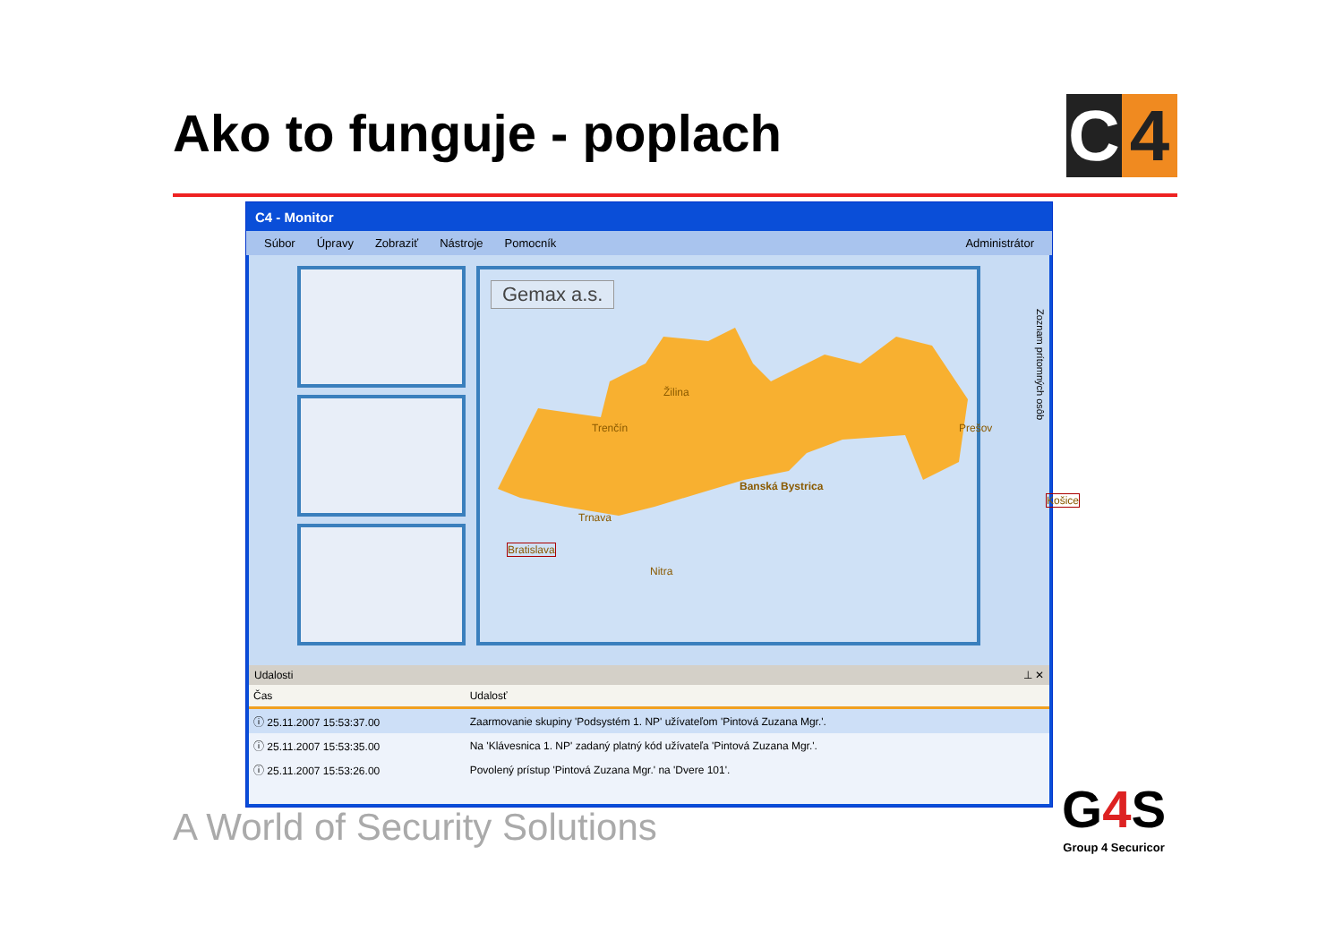Ako to funguje - poplach
C 4
C4 - Monitor
Súbor Úpravy Zobraziť Nástroje Pomocník Administrátor
Gemax a.s.
Žilina
Trenčín Prešov
Banská Bystrica
Trnava
Bratislava
Nitra
Košice
Zoznam prítomných osôb
Udalosti ⊥ ✕
| Čas | Udalosť |
| --- | --- |
| ⓘ 25.11.2007 15:53:37.00 | Zaarmovanie skupiny 'Podsystém 1. NP' užívateľom 'Pintová Zuzana Mgr.'. |
| ⓘ 25.11.2007 15:53:35.00 | Na 'Klávesnica 1. NP' zadaný platný kód užívateľa 'Pintová Zuzana Mgr.'. |
| ⓘ 25.11.2007 15:53:26.00 | Povolený prístup 'Pintová Zuzana Mgr.' na 'Dvere 101'. |
A World of Security Solutions
G4 S
Group 4 Securicor